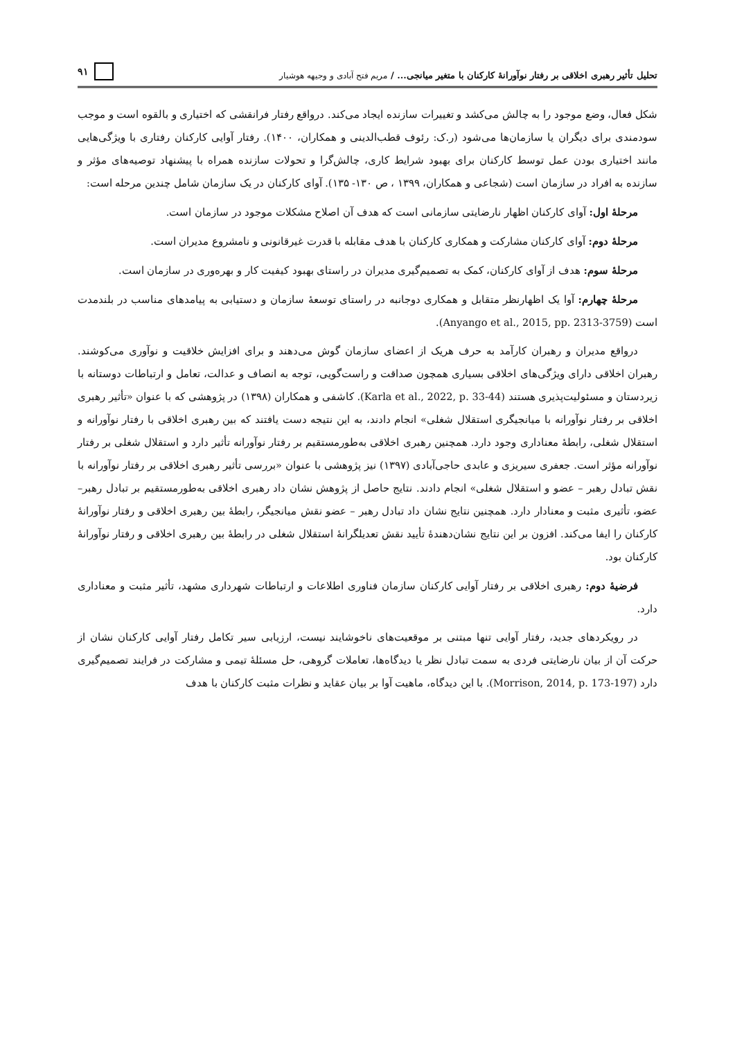تحلیل تأثیر رهبری اخلاقی بر رفتار نوآورانهٔ کارکنان با متغیر میانجی... / مریم فتح آبادی و وجیهه هوشیار
۹۱
شکل فعال، وضع موجود را به چالش می‌کشد و تغییرات سازنده ایجاد می‌کند. درواقع رفتار فرانقشی که اختیاری و بالقوه است و موجب سودمندی برای دیگران یا سازمان‌ها می‌شود (ر.ک: رئوف قطب‌الدینی و همکاران، ۱۴۰۰). رفتار آوایی کارکنان رفتاری با ویژگی‌هایی مانند اختیاری بودن عمل توسط کارکنان برای بهبود شرایط کاری، چالش‌گرا و تحولات سازنده همراه با پیشنهاد توصیه‌های مؤثر و سازنده به افراد در سازمان است (شجاعی و همکاران، ۱۳۹۹ ، ص ۱۳۰- ۱۳۵). آوای کارکنان در یک سازمان شامل چندین مرحله است:
مرحلهٔ اول: آوای کارکنان اظهار نارضایتی سازمانی است که هدف آن اصلاح مشکلات موجود در سازمان است.
مرحلهٔ دوم: آوای کارکنان مشارکت و همکاری کارکنان با هدف مقابله با قدرت غیرقانونی و نامشروع مدیران است.
مرحلهٔ سوم: هدف از آوای کارکنان، کمک به تصمیم‌گیری مدیران در راستای بهبود کیفیت کار و بهره‌وری در سازمان است.
مرحلهٔ چهارم: آوا یک اظهارنظر متقابل و همکاری دوجانبه در راستای توسعهٔ سازمان و دستیابی به پیامدهای مناسب در بلندمدت است (Anyango et al., 2015, pp. 2313-3759).
درواقع مدیران و رهبران کارآمد به حرف هریک از اعضای سازمان گوش می‌دهند و برای افزایش خلاقیت و نوآوری می‌کوشند. رهبران اخلاقی دارای ویژگی‌های اخلاقی بسیاری همچون صداقت و راست‌گویی، توجه به انصاف و عدالت، تعامل و ارتباطات دوستانه با زیردستان و مسئولیت‌پذیری هستند (Karla et al., 2022, p. 33-44). کاشفی و همکاران (۱۳۹۸) در پژوهشی که با عنوان «تأثیر رهبری اخلاقی بر رفتار نوآورانه با میانجیگری استقلال شغلی» انجام دادند، به این نتیجه دست یافتند که بین رهبری اخلاقی با رفتار نوآورانه و استقلال شغلی، رابطهٔ معناداری وجود دارد. همچنین رهبری اخلاقی به‌طورمستقیم بر رفتار نوآورانه تأثیر دارد و استقلال شغلی بر رفتار نوآورانه مؤثر است. جعفری سیریزی و عابدی حاجی‌آبادی (۱۳۹۷) نیز پژوهشی با عنوان «بررسی تأثیر رهبری اخلاقی بر رفتار نوآورانه با نقش تبادل رهبر – عضو و استقلال شغلی» انجام دادند. نتایج حاصل از پژوهش نشان داد رهبری اخلاقی به‌طورمستقیم بر تبادل رهبر– عضو، تأثیری مثبت و معنادار دارد. همچنین نتایج نشان داد تبادل رهبر – عضو نقش میانجیگر، رابطهٔ بین رهبری اخلاقی و رفتار نوآورانهٔ کارکنان را ایفا می‌کند. افزون بر این نتایج نشان‌دهندهٔ تأیید نقش تعدیلگرانهٔ استقلال شغلی در رابطهٔ بین رهبری اخلاقی و رفتار نوآورانهٔ کارکنان بود.
فرضیهٔ دوم: رهبری اخلاقی بر رفتار آوایی کارکنان سازمان فناوری اطلاعات و ارتباطات شهرداری مشهد، تأثیر مثبت و معناداری دارد.
در رویکردهای جدید، رفتار آوایی تنها مبتنی بر موقعیت‌های ناخوشایند نیست، ارزیابی سیر تکامل رفتار آوایی کارکنان نشان از حرکت آن از بیان نارضایتی فردی به سمت تبادل نظر یا دیدگاه‌ها، تعاملات گروهی، حل مسئلهٔ تیمی و مشارکت در فرایند تصمیم‌گیری دارد (Morrison, 2014, p. 173-197). با این دیدگاه، ماهیت آوا بر بیان عقاید و نظرات مثبت کارکنان با هدف